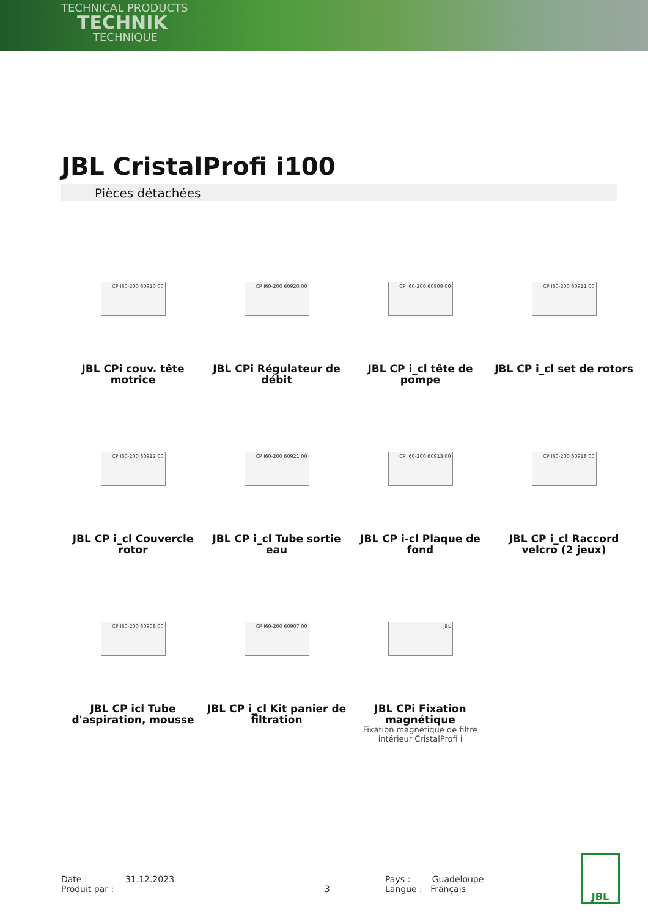TECHNICAL PRODUCTS
TECHNIK
TECHNIQUE
JBL CristalProfi i100
Pièces détachées
CP i60-200 60910 00
JBL CPi couv. tête motrice
CP i60-200 60920 00
JBL CPi Régulateur de débit
CP i60-200 60909 00
JBL CP i_cl tête de pompe
CP i60-200 60911 00
JBL CP i_cl set de rotors
CP i60-200 60912 00
JBL CP i_cl Couvercle rotor
CP i60-200 60921 00
JBL CP i_cl Tube sortie eau
CP i60-200 60913 00
JBL CP i-cl Plaque de fond
CP i60-200 60918 00
JBL CP i_cl Raccord velcro (2 jeux)
CP i60-200 60908 00
JBL CP icl Tube d'aspiration, mousse
CP i60-200 60907 00
JBL CP i_cl Kit panier de filtration
JBL
JBL CPi Fixation magnétique
Fixation magnétique de filtre intérieur CristalProfi i
Date : 31.12.2023
Produit par : 3
Pays : Guadeloupe
Langue : Français
JBL